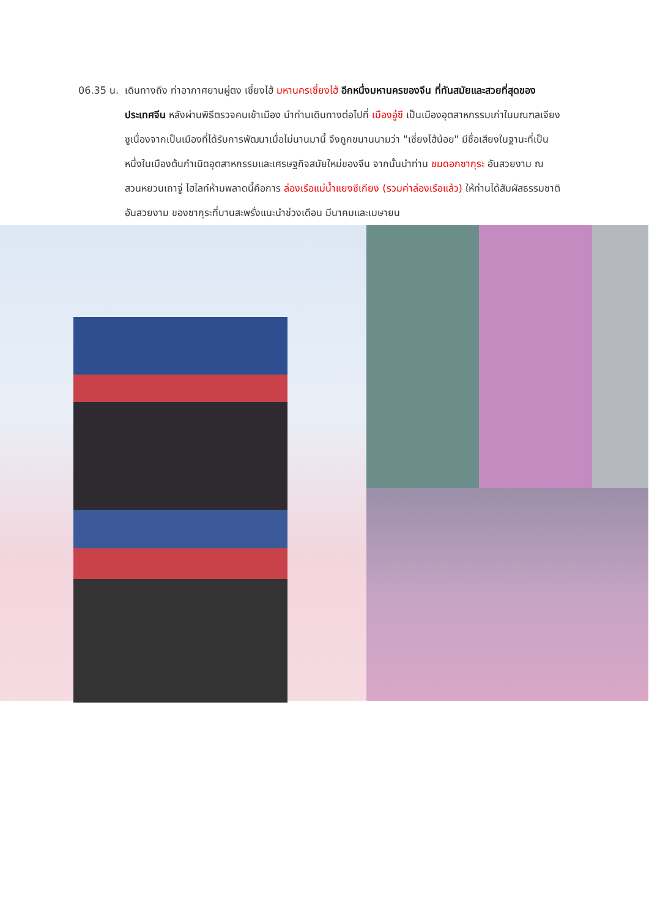06.35 น. เดินทางถึง ท่าอากาศยานผู่ตง เซี่ยงไฮ้ มหานครเซี่ยงไฮ้ อีกหนึ่งมหานครของจีน ที่ทันสมัยและสวยที่สุดของประเทศจีน หลังผ่านพิธีตรวจคนเข้าเมือง นำท่านเดินทางต่อไปที่ เมืองอู๋ซี เป็นเมืองอุตสาหกรรมเก่าในมณฑลเจียงซูเนื่องจากเป็นเมืองที่ได้รับการพัฒนาเมื่อไม่นานมานี้ จึงถูกขนานนามว่า "เซี่ยงไฮ้น้อย" มีชื่อเสียงในฐานะที่เป็นหนึ่งในเมืองต้นกำเนิดอุตสาหกรรมและเศรษฐกิจสมัยใหม่ของจีน จากนั้นนำท่าน ชมดอกซากุระ อันสวยงาม ณ สวนหยวนเถาจู่ ไฮไลท์ห้ามพลาดนี้คือการ ล่องเรือแม่น้ำแยงซีเกียง (รวมค่าล่องเรือแล้ว) ให้ท่านได้สัมผัสธรรมชาติอันสวยงาม ของซากุระที่บานสะพรั่งแนะนำช่วงเดือน มีนาคมและเมษายน